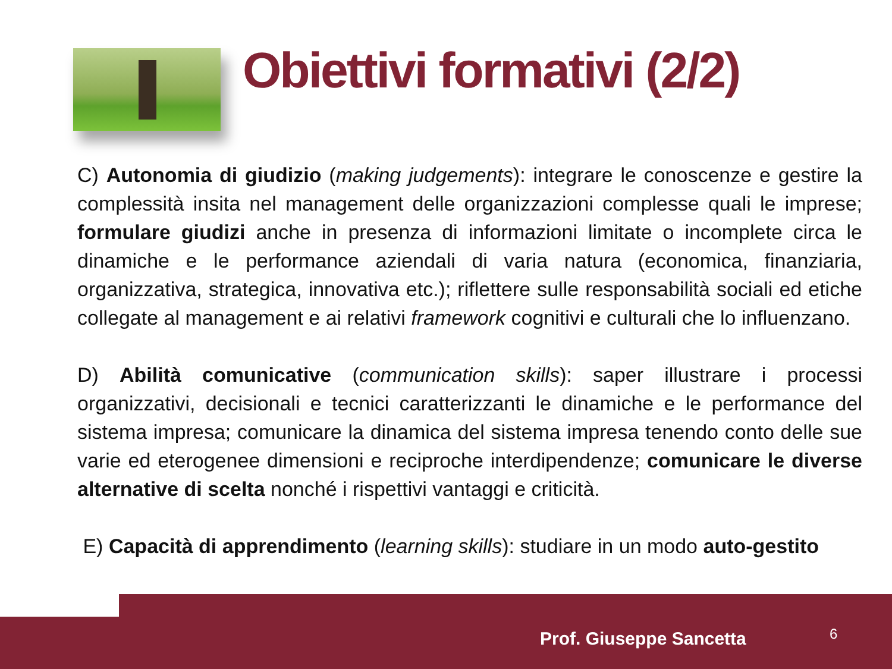Obiettivi formativi (2/2)
C) Autonomia di giudizio (making judgements): integrare le conoscenze e gestire la complessità insita nel management delle organizzazioni complesse quali le imprese; formulare giudizi anche in presenza di informazioni limitate o incomplete circa le dinamiche e le performance aziendali di varia natura (economica, finanziaria, organizzativa, strategica, innovativa etc.); riflettere sulle responsabilità sociali ed etiche collegate al management e ai relativi framework cognitivi e culturali che lo influenzano.
D) Abilità comunicative (communication skills): saper illustrare i processi organizzativi, decisionali e tecnici caratterizzanti le dinamiche e le performance del sistema impresa; comunicare la dinamica del sistema impresa tenendo conto delle sue varie ed eterogenee dimensioni e reciproche interdipendenze; comunicare le diverse alternative di scelta nonché i rispettivi vantaggi e criticità.
E) Capacità di apprendimento (learning skills): studiare in un modo auto-gestito
Prof. Giuseppe Sancetta 6